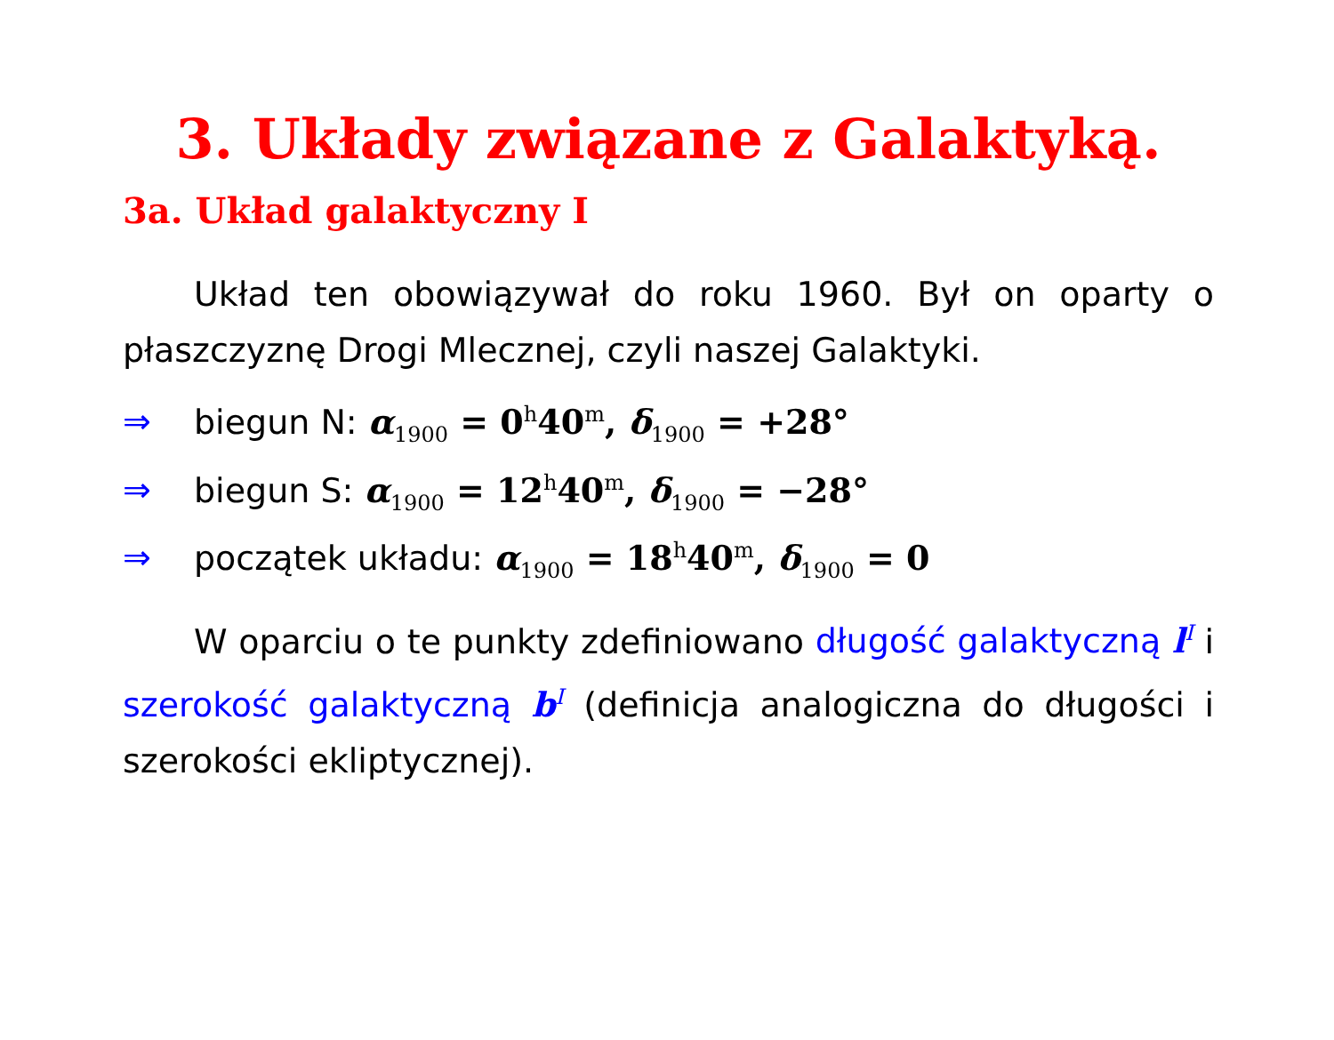3. Układy związane z Galaktyką.
3a. Układ galaktyczny I
Układ ten obowiązywał do roku 1960. Był on oparty o płaszczyznę Drogi Mlecznej, czyli naszej Galaktyki.
⇒ biegun N: α<sub>1900</sub> = 0<sup>h</sup>40<sup>m</sup>, δ<sub>1900</sub> = +28°
⇒ biegun S: α<sub>1900</sub> = 12<sup>h</sup>40<sup>m</sup>, δ<sub>1900</sub> = −28°
⇒ początek układu: α<sub>1900</sub> = 18<sup>h</sup>40<sup>m</sup>, δ<sub>1900</sub> = 0
W oparciu o te punkty zdefiniowano długość galaktyczną l<sup>I</sup> i szerokość galaktyczną b<sup>I</sup> (definicja analogiczna do długości i szerokości ekliptycznej).